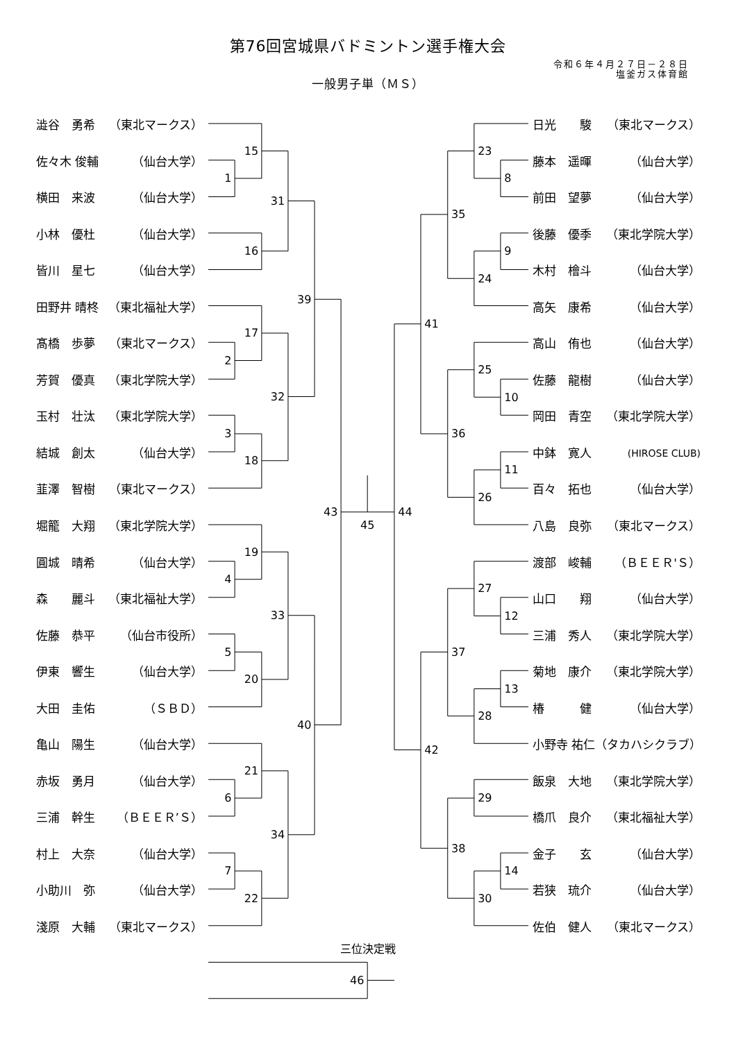第76回宮城県バドミントン選手権大会
令和６年４月２７日－２８日
塩釜ガス体育館
一般男子単（ＭＳ）
澁谷　勇希 （東北マークス）
佐々木 俊輔 （仙台大学）
横田　来波 （仙台大学）
小林　優杜 （仙台大学）
皆川　星七 （仙台大学）
田野井 晴柊 （東北福祉大学）
髙橋　歩夢 （東北マークス）
芳賀　優真 （東北学院大学）
玉村　壮汰 （東北学院大学）
結城　創太 （仙台大学）
韮澤　智樹 （東北マークス）
堀籠　大翔 （東北学院大学）
圓城　晴希 （仙台大学）
森　　麗斗 （東北福祉大学）
佐藤　恭平 （仙台市役所）
伊東　響生 （仙台大学）
大田　圭佑 （ＳＢＤ）
亀山　陽生 （仙台大学）
赤坂　勇月 （仙台大学）
三浦　幹生 （ＢＥＥＲ’Ｓ）
村上　大奈 （仙台大学）
小助川　弥 （仙台大学）
淺原　大輔 （東北マークス）
1
15
16
31
2
17
3
18
32
39
4
19
5
20
33
6
21
7
22
34
40
43
46
45
三位決定戦
8
23
9
24
35
10
25
11
26
36
41
12
27
13
28
37
29
14
30
38
42
44
日光　　駿 （東北マークス）
藤本　遥暉 （仙台大学）
前田　望夢 （仙台大学）
後藤　優季 （東北学院大学）
木村　檜斗 （仙台大学）
高矢　康希 （仙台大学）
高山　侑也 （仙台大学）
佐藤　龍樹 （仙台大学）
岡田　青空 （東北学院大学）
中鉢　寛人 (HIROSE CLUB)
百々　拓也 （仙台大学）
八島　良弥 （東北マークス）
渡部　峻輔 （ＢＥＥＲ'Ｓ）
山口　　翔 （仙台大学）
三浦　秀人 （東北学院大学）
菊地　康介 （東北学院大学）
椿　　　健 （仙台大学）
小野寺 祐仁 （タカハシクラブ）
飯泉　大地 （東北学院大学）
橋爪　良介 （東北福祉大学）
金子　　玄 （仙台大学）
若狭　琉介 （仙台大学）
佐伯　健人 （東北マークス）